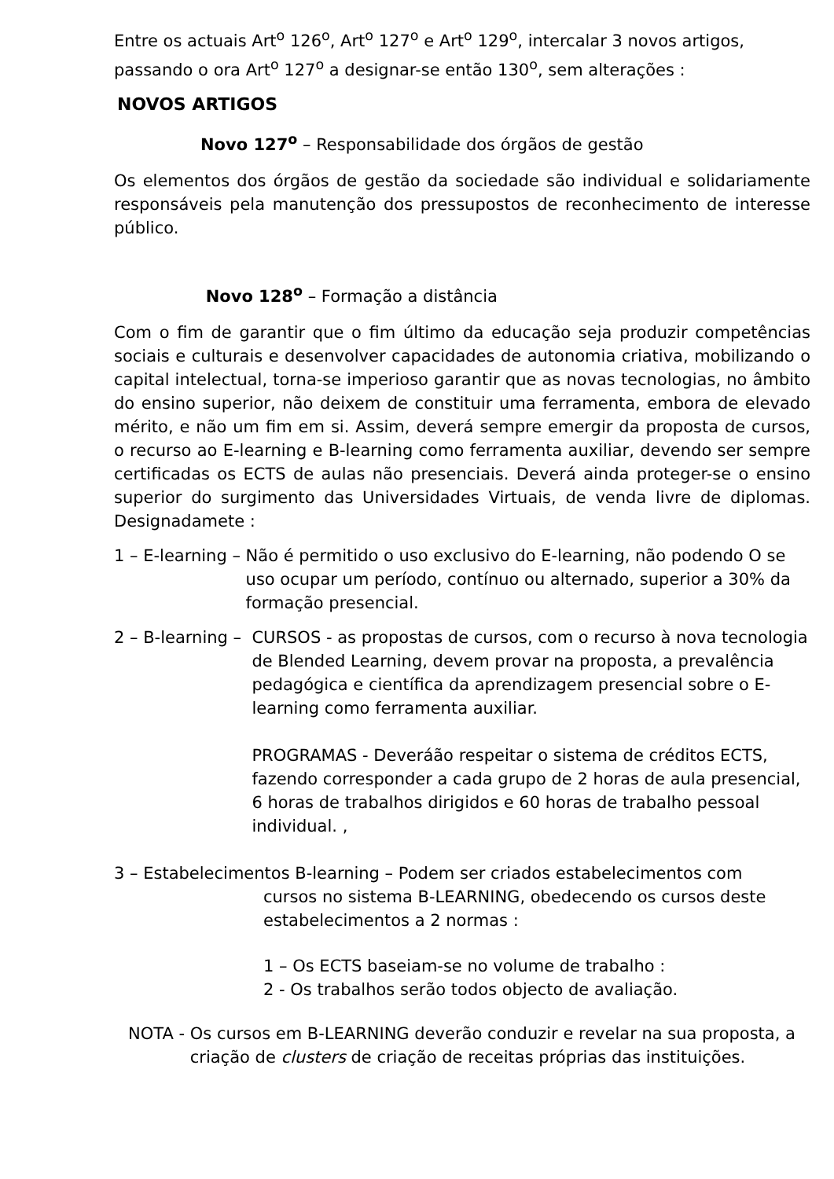Entre os actuais Art<sup>o</sup> 126<sup>o</sup>, Art<sup>o</sup> 127<sup>o</sup> e Art<sup>o</sup> 129<sup>o</sup>, intercalar 3 novos artigos, passando o ora Art<sup>o</sup> 127<sup>o</sup> a designar-se então 130<sup>o</sup>, sem alterações :
NOVOS ARTIGOS
Novo 127<sup>o</sup> – Responsabilidade dos órgãos de gestão
Os elementos dos órgãos de gestão da sociedade são individual e solidariamente responsáveis pela manutenção dos pressupostos de reconhecimento de interesse público.
Novo 128<sup>o</sup> – Formação a distância
Com o fim de garantir que o fim último da educação seja produzir competências sociais e culturais e desenvolver capacidades de autonomia criativa, mobilizando o capital intelectual, torna-se imperioso garantir que as novas tecnologias, no âmbito do ensino superior, não deixem de constituir uma ferramenta, embora de elevado mérito, e não um fim em si. Assim, deverá sempre emergir da proposta de cursos, o recurso ao E-learning e B-learning como ferramenta auxiliar, devendo ser sempre certificadas os ECTS de aulas não presenciais. Deverá ainda proteger-se o ensino superior do surgimento das Universidades Virtuais, de venda livre de diplomas. Designadamete :
1 – E-learning – Não é permitido o uso exclusivo do E-learning, não podendo O se uso ocupar um período, contínuo ou alternado, superior a 30% da formação presencial.
2 – B-learning – CURSOS - as propostas de cursos, com o recurso à nova tecnologia de Blended Learning, devem provar na proposta, a prevalência pedagógica e científica da aprendizagem presencial sobre o E-learning como ferramenta auxiliar.
PROGRAMAS - Deveráão respeitar o sistema de créditos ECTS, fazendo corresponder a cada grupo de 2 horas de aula presencial, 6 horas de trabalhos dirigidos e 60 horas de trabalho pessoal individual. ,
3 – Estabelecimentos B-learning – Podem ser criados estabelecimentos com
cursos no sistema B-LEARNING, obedecendo os cursos deste estabelecimentos a 2 normas :
1 – Os ECTS baseiam-se no volume de trabalho :
2 - Os trabalhos serão todos objecto de avaliação.
NOTA - Os cursos em B-LEARNING deverão conduzir e revelar na sua proposta, a criação de clusters de criação de receitas próprias das instituições.